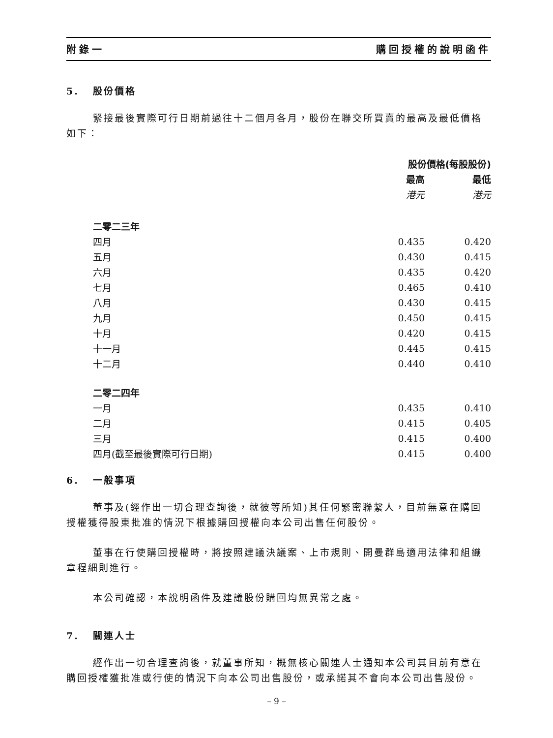附錄一 購回授權的說明函件
5. 股份價格
緊接最後實際可行日期前過往十二個月各月，股份在聯交所買賣的最高及最低價格如下：
| | 股份價格(每股股份) | |
| --- | --- | --- |
| | 最高 | 最低 |
| | 港元 | 港元 |
| 二零二三年 | | |
| 四月 | 0.435 | 0.420 |
| 五月 | 0.430 | 0.415 |
| 六月 | 0.435 | 0.420 |
| 七月 | 0.465 | 0.410 |
| 八月 | 0.430 | 0.415 |
| 九月 | 0.450 | 0.415 |
| 十月 | 0.420 | 0.415 |
| 十一月 | 0.445 | 0.415 |
| 十二月 | 0.440 | 0.410 |
| 二零二四年 | | |
| 一月 | 0.435 | 0.410 |
| 二月 | 0.415 | 0.405 |
| 三月 | 0.415 | 0.400 |
| 四月(截至最後實際可行日期) | 0.415 | 0.400 |
6. 一般事項
董事及(經作出一切合理查詢後，就彼等所知)其任何緊密聯繫人，目前無意在購回授權獲得股東批准的情況下根據購回授權向本公司出售任何股份。
董事在行使購回授權時，將按照建議決議案、上市規則、開曼群島適用法律和組織章程細則進行。
本公司確認，本說明函件及建議股份購回均無異常之處。
7. 關連人士
經作出一切合理查詢後，就董事所知，概無核心關連人士通知本公司其目前有意在購回授權獲批准或行使的情況下向本公司出售股份，或承諾其不會向本公司出售股份。
– 9 –